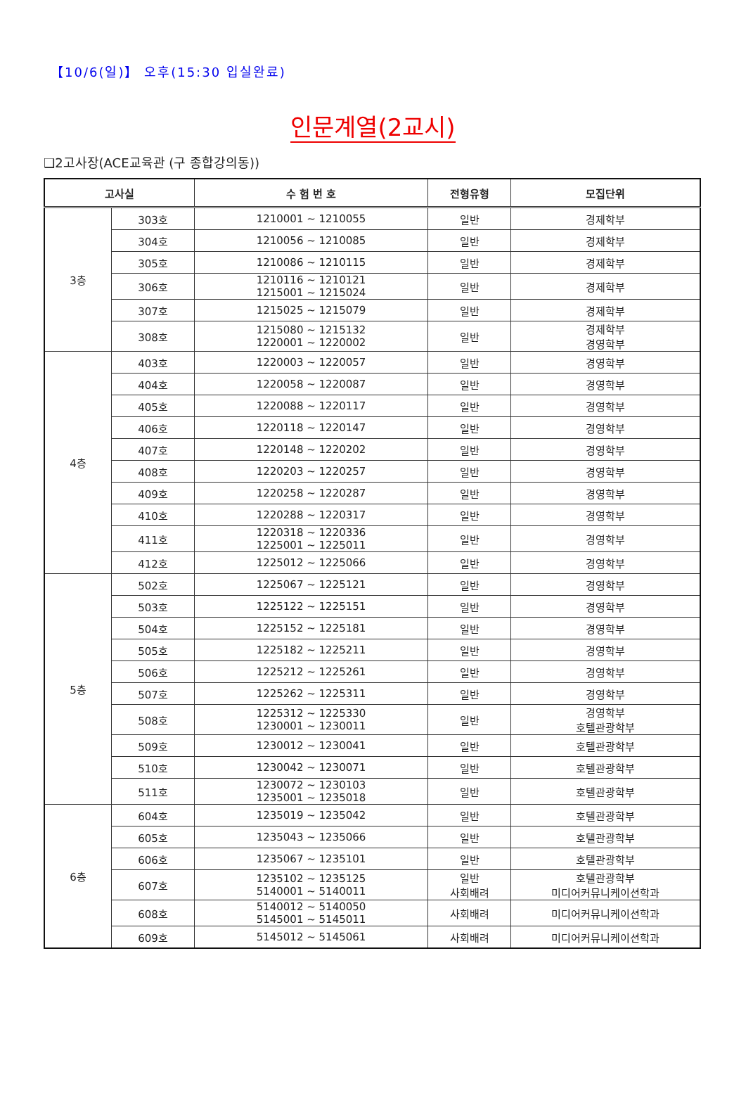【10/6(일)】 오후(15:30 입실완료)
인문계열(2교시)
❑2고사장(ACE교육관 (구 종합강의동))
| 고사실 | | 수 험 번 호 | 전형유형 | 모집단위 |
| --- | --- | --- | --- | --- |
| 3층 | 303호 | 1210001 ~ 1210055 | 일반 | 경제학부 |
| | 304호 | 1210056 ~ 1210085 | 일반 | 경제학부 |
| | 305호 | 1210086 ~ 1210115 | 일반 | 경제학부 |
| | 306호 | 1210116 ~ 1210121 1215001 ~ 1215024 | 일반 | 경제학부 |
| | 307호 | 1215025 ~ 1215079 | 일반 | 경제학부 |
| | 308호 | 1215080 ~ 1215132 1220001 ~ 1220002 | 일반 | 경제학부 경영학부 |
| 4층 | 403호 | 1220003 ~ 1220057 | 일반 | 경영학부 |
| | 404호 | 1220058 ~ 1220087 | 일반 | 경영학부 |
| | 405호 | 1220088 ~ 1220117 | 일반 | 경영학부 |
| | 406호 | 1220118 ~ 1220147 | 일반 | 경영학부 |
| | 407호 | 1220148 ~ 1220202 | 일반 | 경영학부 |
| | 408호 | 1220203 ~ 1220257 | 일반 | 경영학부 |
| | 409호 | 1220258 ~ 1220287 | 일반 | 경영학부 |
| | 410호 | 1220288 ~ 1220317 | 일반 | 경영학부 |
| | 411호 | 1220318 ~ 1220336 1225001 ~ 1225011 | 일반 | 경영학부 |
| | 412호 | 1225012 ~ 1225066 | 일반 | 경영학부 |
| 5층 | 502호 | 1225067 ~ 1225121 | 일반 | 경영학부 |
| | 503호 | 1225122 ~ 1225151 | 일반 | 경영학부 |
| | 504호 | 1225152 ~ 1225181 | 일반 | 경영학부 |
| | 505호 | 1225182 ~ 1225211 | 일반 | 경영학부 |
| | 506호 | 1225212 ~ 1225261 | 일반 | 경영학부 |
| | 507호 | 1225262 ~ 1225311 | 일반 | 경영학부 |
| | 508호 | 1225312 ~ 1225330 1230001 ~ 1230011 | 일반 | 경영학부 호텔관광학부 |
| | 509호 | 1230012 ~ 1230041 | 일반 | 호텔관광학부 |
| | 510호 | 1230042 ~ 1230071 | 일반 | 호텔관광학부 |
| | 511호 | 1230072 ~ 1230103 1235001 ~ 1235018 | 일반 | 호텔관광학부 |
| 6층 | 604호 | 1235019 ~ 1235042 | 일반 | 호텔관광학부 |
| | 605호 | 1235043 ~ 1235066 | 일반 | 호텔관광학부 |
| | 606호 | 1235067 ~ 1235101 | 일반 | 호텔관광학부 |
| | 607호 | 1235102 ~ 1235125 5140001 ~ 5140011 | 일반 사회배려 | 호텔관광학부 미디어커뮤니케이션학과 |
| | 608호 | 5140012 ~ 5140050 5145001 ~ 5145011 | 사회배려 | 미디어커뮤니케이션학과 |
| | 609호 | 5145012 ~ 5145061 | 사회배려 | 미디어커뮤니케이션학과 |